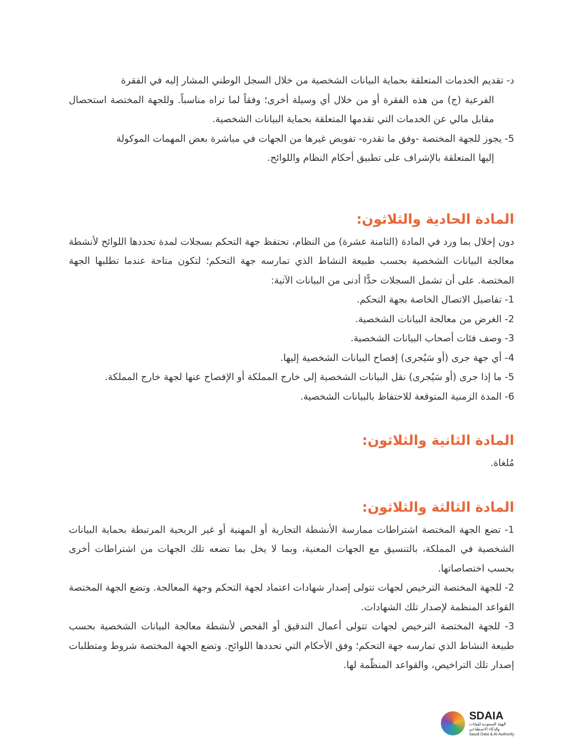د- تقديم الخدمات المتعلقة بحماية البيانات الشخصية من خلال السجل الوطني المشار إليه في الفقرة
الفرعية (ج) من هذه الفقرة أو من خلال أي وسيلة أخرى؛ وفقاً لما تراه مناسباً. وللجهة المختصة استحصال مقابل مالي عن الخدمات التي تقدمها المتعلقة بحماية البيانات الشخصية.
5- يجوز للجهة المختصة -وفق ما تقدره- تفويض غيرها من الجهات في مباشرة بعض المهمات الموكولة
إليها المتعلقة بالإشراف على تطبيق أحكام النظام واللوائح.
المادة الحادية والثلاثون:
دون إخلال بما ورد في المادة (الثامنة عشرة) من النظام، تحتفظ جهة التحكم بسجلات لمدة تحددها اللوائح لأنشطة معالجة البيانات الشخصية بحسب طبيعة النشاط الذي تمارسه جهة التحكم؛ لتكون متاحة عندما تطلبها الجهة المختصة. على أن تشمل السجلات حدًّا أدنى من البيانات الآتية:
1- تفاصيل الاتصال الخاصة بجهة التحكم.
2- الغرض من معالجة البيانات الشخصية.
3- وصف فئات أصحاب البيانات الشخصية.
4- أي جهة جرى (أو سَيُجرى) إفصاح البيانات الشخصية إليها.
5- ما إذا جرى (أو سَيُجرى) نقل البيانات الشخصية إلى خارج المملكة أو الإفصاح عنها لجهة خارج المملكة.
6- المدة الزمنية المتوقعة للاحتفاظ بالبيانات الشخصية.
المادة الثانية والثلاثون:
مُلغاة.
المادة الثالثة والثلاثون:
1- تضع الجهة المختصة اشتراطات ممارسة الأنشطة التجارية أو المهنية أو غير الربحية المرتبطة بحماية البيانات الشخصية في المملكة، بالتنسيق مع الجهات المعنية، وبما لا يخل بما تضعه تلك الجهات من اشتراطات أخرى بحسب اختصاصاتها.
2- للجهة المختصة الترخيص لجهات تتولى إصدار شهادات اعتماد لجهة التحكم وجهة المعالجة. وتضع الجهة المختصة القواعد المنظمة لإصدار تلك الشهادات.
3- للجهة المختصة الترخيص لجهات تتولى أعمال التدقيق أو الفحص لأنشطة معالجة البيانات الشخصية بحسب طبيعة النشاط الذي تمارسه جهة التحكم؛ وفق الأحكام التي تحددها اللوائح. وتضع الجهة المختصة شروط ومتطلبات إصدار تلك التراخيص، والقواعد المنظّمة لها.
SDAIA
الهيئة السعودية للبيانات
والذكاء الاصطناعي
Saudi Data & AI Authority